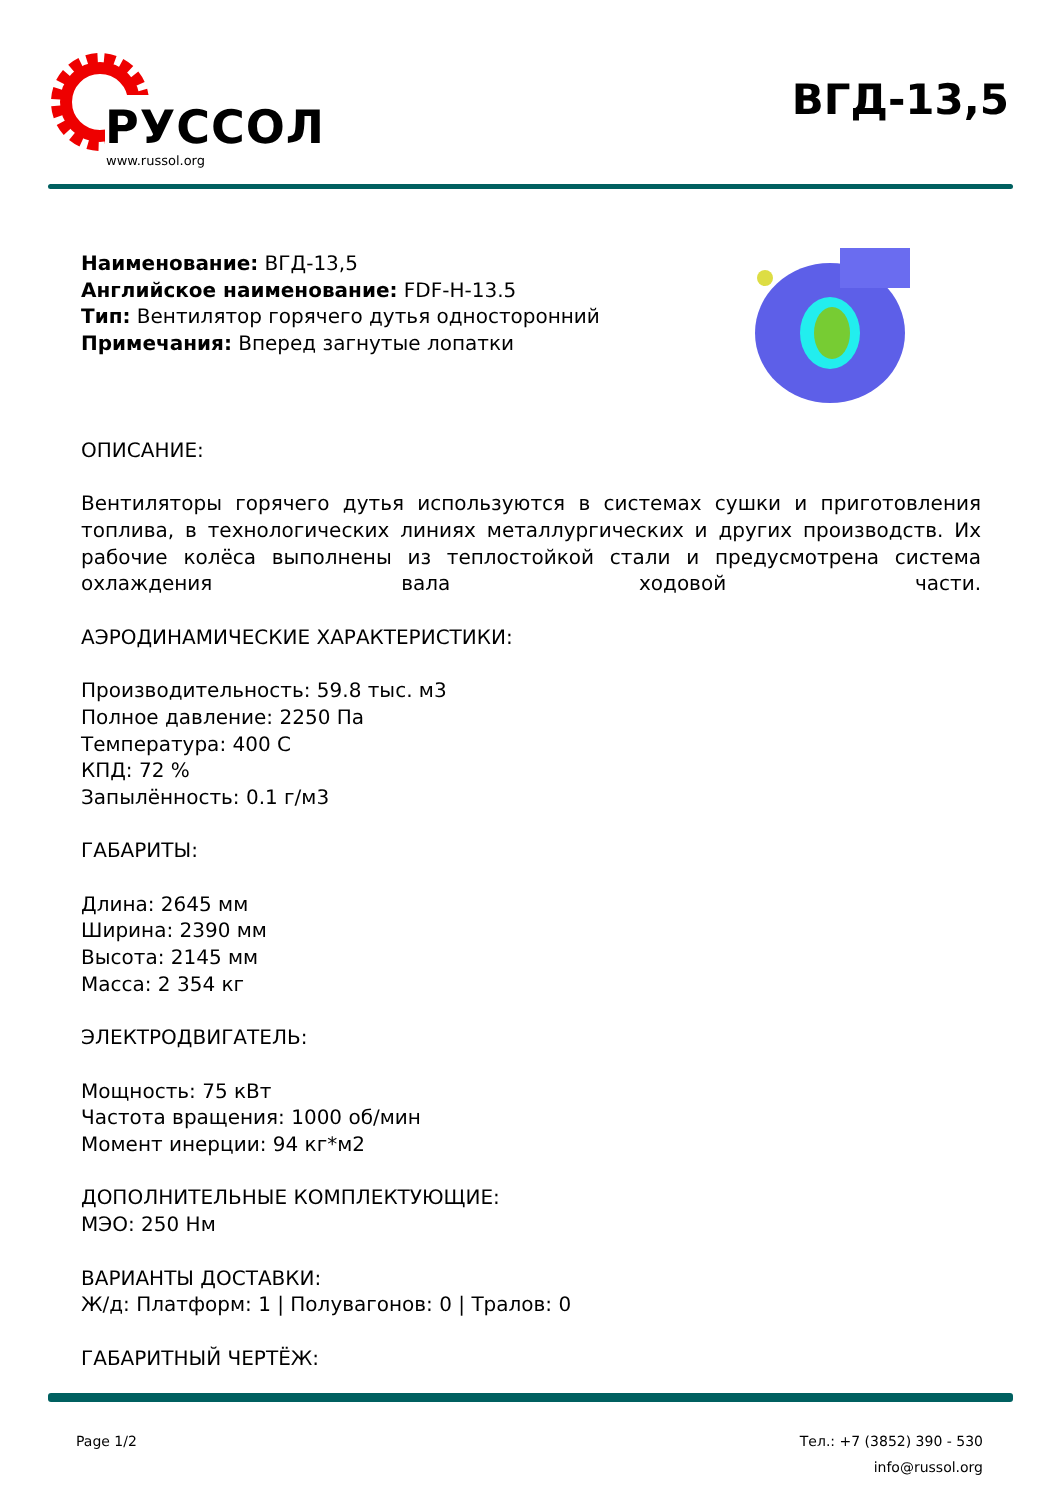РУССОЛ
www.russol.org
ВГД-13,5
Наименование: ВГД-13,5
Английское наименование: FDF-H-13.5
Тип: Вентилятор горячего дутья односторонний
Примечания: Вперед загнутые лопатки
ОПИСАНИЕ:
Вентиляторы горячего дутья используются в системах сушки и приготовления топлива, в технологических линиях металлургических и других производств. Их рабочие колёса выполнены из теплостойкой стали и предусмотрена система охлаждения вала ходовой части.
АЭРОДИНАМИЧЕСКИЕ ХАРАКТЕРИСТИКИ:
Производительность: 59.8 тыс. м3
Полное давление: 2250 Па
Температура: 400 С
КПД: 72 %
Запылённость: 0.1 г/м3
ГАБАРИТЫ:
Длина: 2645 мм
Ширина: 2390 мм
Высота: 2145 мм
Масса: 2 354 кг
ЭЛЕКТРОДВИГАТЕЛЬ:
Мощность: 75 кВт
Частота вращения: 1000 об/мин
Момент инерции: 94 кг*м2
ДОПОЛНИТЕЛЬНЫЕ КОМПЛЕКТУЮЩИЕ:
МЭО: 250 Нм
ВАРИАНТЫ ДОСТАВКИ:
Ж/д: Платформ: 1 | Полувагонов: 0 | Тралов: 0
ГАБАРИТНЫЙ ЧЕРТЁЖ:
Page 1/2 Тел.: +7 (3852) 390 - 530
info@russol.org